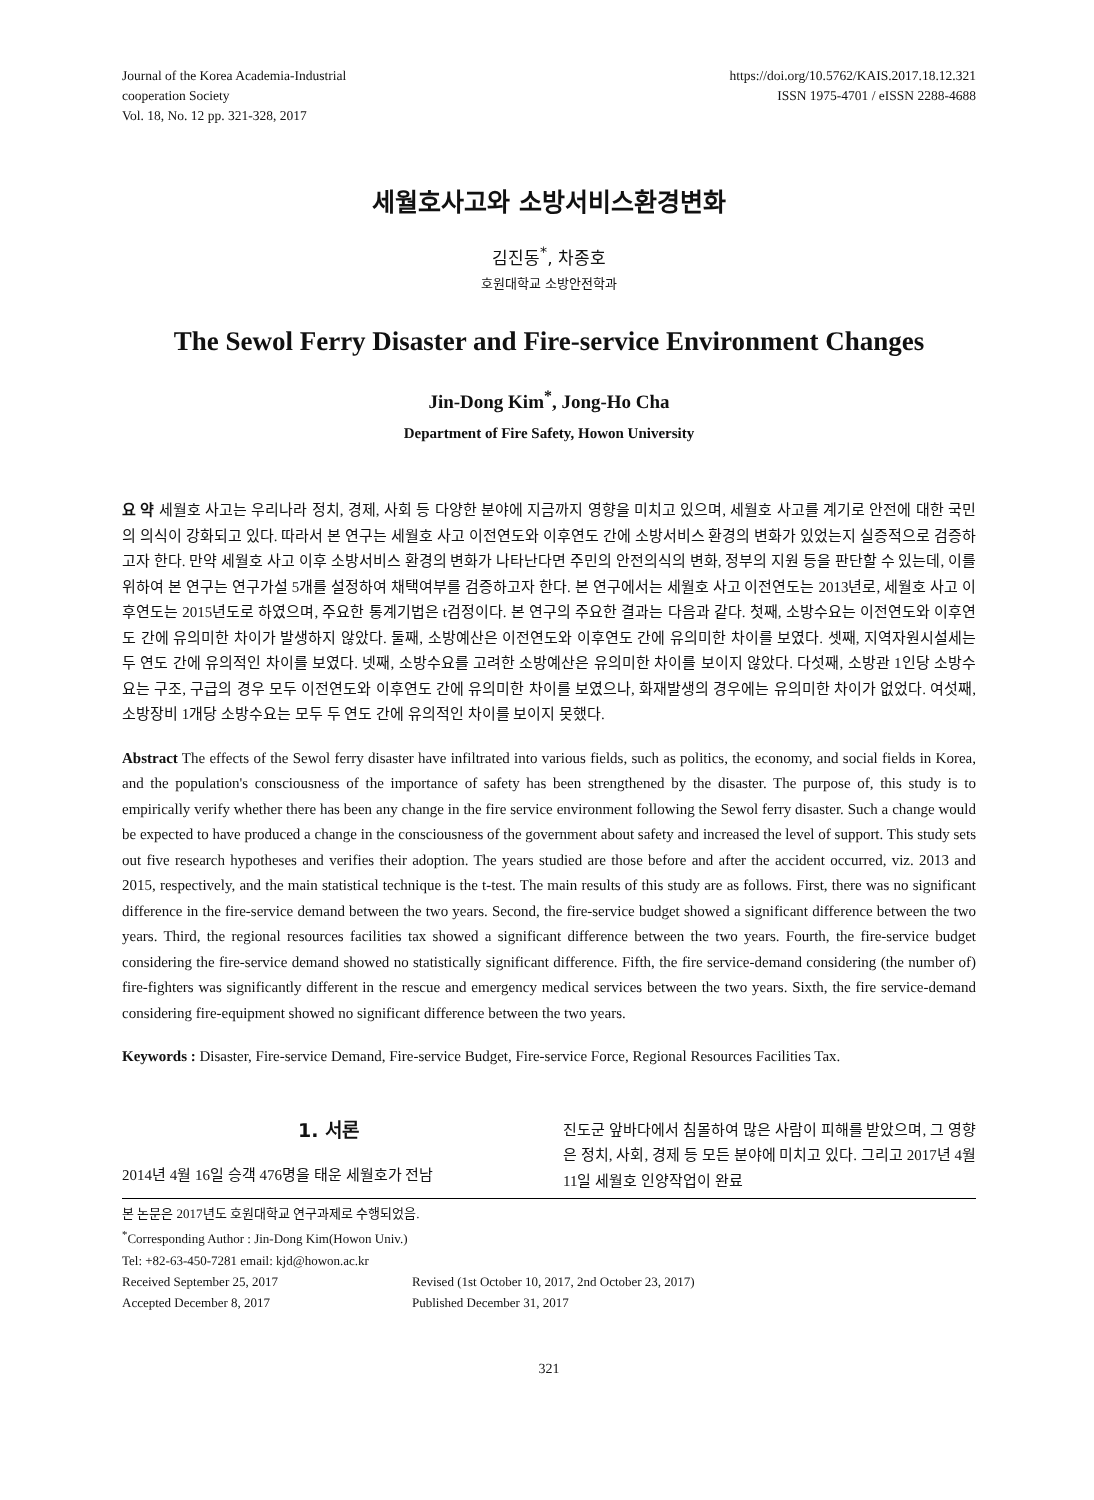Journal of the Korea Academia-Industrial
cooperation Society
Vol. 18, No. 12 pp. 321-328, 2017
https://doi.org/10.5762/KAIS.2017.18.12.321
ISSN 1975-4701 / eISSN 2288-4688
세월호사고와 소방서비스환경변화
김진동<sup>*</sup>, 차종호
호원대학교 소방안전학과
The Sewol Ferry Disaster and Fire-service Environment Changes
Jin-Dong Kim<sup>*</sup>, Jong-Ho Cha
Department of Fire Safety, Howon University
요 약 세월호 사고는 우리나라 정치, 경제, 사회 등 다양한 분야에 지금까지 영향을 미치고 있으며, 세월호 사고를 계기로 안전에 대한 국민의 의식이 강화되고 있다. 따라서 본 연구는 세월호 사고 이전연도와 이후연도 간에 소방서비스 환경의 변화가 있었는지 실증적으로 검증하고자 한다. 만약 세월호 사고 이후 소방서비스 환경의 변화가 나타난다면 주민의 안전의식의 변화, 정부의 지원 등을 판단할 수 있는데, 이를 위하여 본 연구는 연구가설 5개를 설정하여 채택여부를 검증하고자 한다. 본 연구에서는 세월호 사고 이전연도는 2013년로, 세월호 사고 이후연도는 2015년도로 하였으며, 주요한 통계기법은 t검정이다. 본 연구의 주요한 결과는 다음과 같다. 첫째, 소방수요는 이전연도와 이후연도 간에 유의미한 차이가 발생하지 않았다. 둘째, 소방예산은 이전연도와 이후연도 간에 유의미한 차이를 보였다. 셋째, 지역자원시설세는 두 연도 간에 유의적인 차이를 보였다. 넷째, 소방수요를 고려한 소방예산은 유의미한 차이를 보이지 않았다. 다섯째, 소방관 1인당 소방수요는 구조, 구급의 경우 모두 이전연도와 이후연도 간에 유의미한 차이를 보였으나, 화재발생의 경우에는 유의미한 차이가 없었다. 여섯째, 소방장비 1개당 소방수요는 모두 두 연도 간에 유의적인 차이를 보이지 못했다.
Abstract The effects of the Sewol ferry disaster have infiltrated into various fields, such as politics, the economy, and social fields in Korea, and the population's consciousness of the importance of safety has been strengthened by the disaster. The purpose of, this study is to empirically verify whether there has been any change in the fire service environment following the Sewol ferry disaster. Such a change would be expected to have produced a change in the consciousness of the government about safety and increased the level of support. This study sets out five research hypotheses and verifies their adoption. The years studied are those before and after the accident occurred, viz. 2013 and 2015, respectively, and the main statistical technique is the t-test. The main results of this study are as follows. First, there was no significant difference in the fire-service demand between the two years. Second, the fire-service budget showed a significant difference between the two years. Third, the regional resources facilities tax showed a significant difference between the two years. Fourth, the fire-service budget considering the fire-service demand showed no statistically significant difference. Fifth, the fire service-demand considering (the number of) fire-fighters was significantly different in the rescue and emergency medical services between the two years. Sixth, the fire service-demand considering fire-equipment showed no significant difference between the two years.
Keywords : Disaster, Fire-service Demand, Fire-service Budget, Fire-service Force, Regional Resources Facilities Tax.
1. 서론
2014년 4월 16일 승객 476명을 태운 세월호가 전남
진도군 앞바다에서 침몰하여 많은 사람이 피해를 받았으며, 그 영향은 정치, 사회, 경제 등 모든 분야에 미치고 있다. 그리고 2017년 4월11일 세월호 인양작업이 완료
본 논문은 2017년도 호원대학교 연구과제로 수행되었음.
<sup>*</sup> Corresponding Author : Jin-Dong Kim(Howon Univ.)
Tel: +82-63-450-7281 email: kjd@howon.ac.kr
Received September 25, 2017 Revised (1st October 10, 2017, 2nd October 23, 2017)
Accepted December 8, 2017 Published December 31, 2017
321